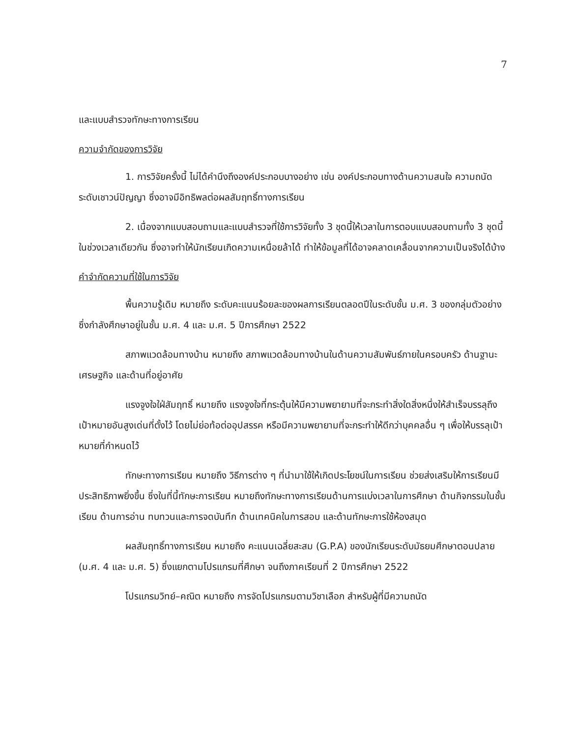7
และแบบสำรวจทักษะทางการเรียน
ความจำกัดของการวิจัย
1. การวิจัยครั้งนี้ ไม่ได้คำนึงถึงองค์ประกอบบางอย่าง เช่น องค์ประกอบทางด้านความสนใจ ความถนัด ระดับเชาวน์ปัญญา ซึ่งอาจมีอิทธิพลต่อผลสัมฤทธิ์ทางการเรียน
2. เนื่องจากแบบสอบถามและแบบสำรวจที่ใช้การวิจัยทั้ง 3 ชุดนี้ให้เวลาในการตอบแบบสอบถามทั้ง 3 ชุดนี้ในช่วงเวลาเดียวกัน ซึ่งอาจทำให้นักเรียนเกิดความเหนื่อยล้าได้ ทำให้ข้อมูลที่ได้อาจคลาดเคลื่อนจากความเป็นจริงได้บ้าง
คำจำกัดความที่ใช้ในการวิจัย
พื้นความรู้เดิม หมายถึง ระดับคะแนนร้อยละของผลการเรียนตลอดปีในระดับชั้น ม.ศ. 3 ของกลุ่มตัวอย่างซึ่งกำลังศึกษาอยู่ในชั้น ม.ศ. 4 และ ม.ศ. 5 ปีการศึกษา 2522
สภาพแวดล้อมทางบ้าน หมายถึง สภาพแวดล้อมทางบ้านในด้านความสัมพันธ์ภายในครอบครัว ด้านฐานะเศรษฐกิจ และด้านที่อยู่อาศัย
แรงจูงใจใฝ่สัมฤทธิ์ หมายถึง แรงจูงใจที่กระตุ้นให้มีความพยายามที่จะกระทำสิ่งใดสิ่งหนึ่งให้สำเร็จบรรลุถึงเป้าหมายอันสูงเด่นที่ตั้งไว้ โดยไม่ย่อท้อต่ออุปสรรค หรือมีความพยายามที่จะกระทำให้ดีกว่าบุคคลอื่น ๆ เพื่อให้บรรลุเป้าหมายที่กำหนดไว้
ทักษะทางการเรียน หมายถึง วิธีการต่าง ๆ ที่นำมาใช้ให้เกิดประโยชน์ในการเรียน ช่วยส่งเสริมให้การเรียนมีประสิทธิภาพยิ่งขึ้น ซึ่งในที่นี้ทักษะการเรียน หมายถึงทักษะทางการเรียนด้านการแบ่งเวลาในการศึกษา ด้านกิจกรรมในชั้นเรียน ด้านการอ่าน ทบทวนและการจดบันทึก ด้านเทคนิคในการสอบ และด้านทักษะการใช้ห้องสมุด
ผลสัมฤทธิ์ทางการเรียน หมายถึง คะแนนเฉลี่ยสะสม (G.P.A) ของนักเรียนระดับมัธยมศึกษาตอนปลาย (ม.ศ. 4 และ ม.ศ. 5) ซึ่งแยกตามโปรแกรมที่ศึกษา จนถึงภาคเรียนที่ 2 ปีการศึกษา 2522
โปรแกรมวิทย์–คณิต หมายถึง การจัดโปรแกรมตามวิชาเลือก สำหรับผู้ที่มีความถนัด